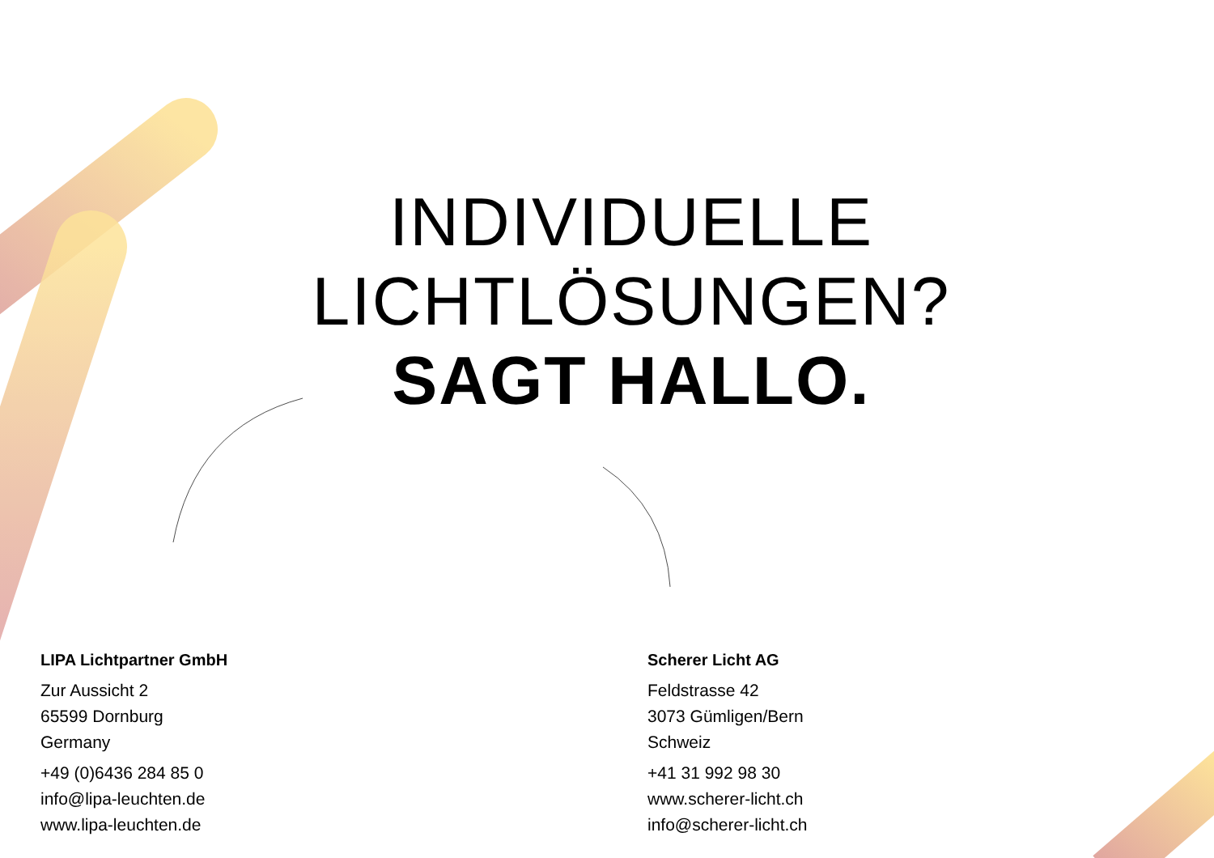INDIVIDUELLE
LICHTLÖSUNGEN?
SAGT HALLO.
LIPA Lichtpartner GmbH
Zur Aussicht 2
65599 Dornburg
Germany
+49 (0)6436 284 85 0
info@lipa-leuchten.de
www.lipa-leuchten.de
Scherer Licht AG
Feldstrasse 42
3073 Gümligen/Bern
Schweiz
+41 31 992 98 30
www.scherer-licht.ch
info@scherer-licht.ch